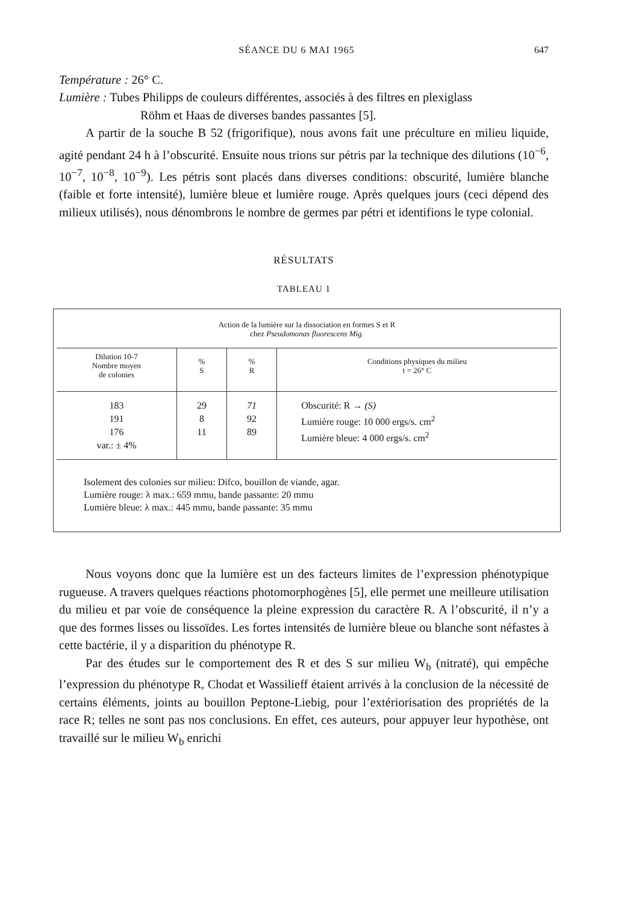SÉANCE DU 6 MAI 1965 647
Température : 26° C.
Lumière : Tubes Philipps de couleurs différentes, associés à des filtres en plexiglass
Röhm et Haas de diverses bandes passantes [5].
A partir de la souche B 52 (frigorifique), nous avons fait une préculture en milieu liquide, agité pendant 24 h à l’obscurité. Ensuite nous trions sur pétris par la technique des dilutions (10<sup>−6</sup>, 10<sup>−7</sup>, 10<sup>−8</sup>, 10<sup>−9</sup>). Les pétris sont placés dans diverses conditions: obscurité, lumière blanche (faible et forte intensité), lumière bleue et lumière rouge. Après quelques jours (ceci dépend des milieux utilisés), nous dénombrons le nombre de germes par pétri et identifions le type colonial.
RÉSULTATS
TABLEAU 1
Action de la lumière sur la dissociation en formes S et R
chez Pseudomonas fluorescens Mig.
| Dilution 10-7 Nombre moyen de colonies | % S | % R | Conditions physiques du milieu t = 26° C |
| --- | --- | --- | --- |
| 183 191 176 var.: ± 4% | 29 8 11 | 71 92 89 | Obscurité: R → (S) Lumière rouge: 10 000 ergs/s. cm<sup>2</sup> Lumière bleue: 4 000 ergs/s. cm<sup>2</sup> |
Isolement des colonies sur milieu: Difco, bouillon de viande, agar.
Lumière rouge: λ max.: 659 mmu, bande passante: 20 mmu
Lumière bleue: λ max.: 445 mmu, bande passante: 35 mmu
Nous voyons donc que la lumière est un des facteurs limites de l’expression phénotypique rugueuse. A travers quelques réactions photomorphogènes [5], elle permet une meilleure utilisation du milieu et par voie de conséquence la pleine expression du caractère R. A l’obscurité, il n’y a que des formes lisses ou lissoïdes. Les fortes intensités de lumière bleue ou blanche sont néfastes à cette bactérie, il y a disparition du phénotype R.
Par des études sur le comportement des R et des S sur milieu W<sub>b</sub> (nitraté), qui empêche l’expression du phénotype R, Chodat et Wassilieff étaient arrivés à la conclusion de la nécessité de certains éléments, joints au bouillon Peptone-Liebig, pour l’extériorisation des propriétés de la race R; telles ne sont pas nos conclusions. En effet, ces auteurs, pour appuyer leur hypothèse, ont travaillé sur le milieu W<sub>b</sub> enrichi